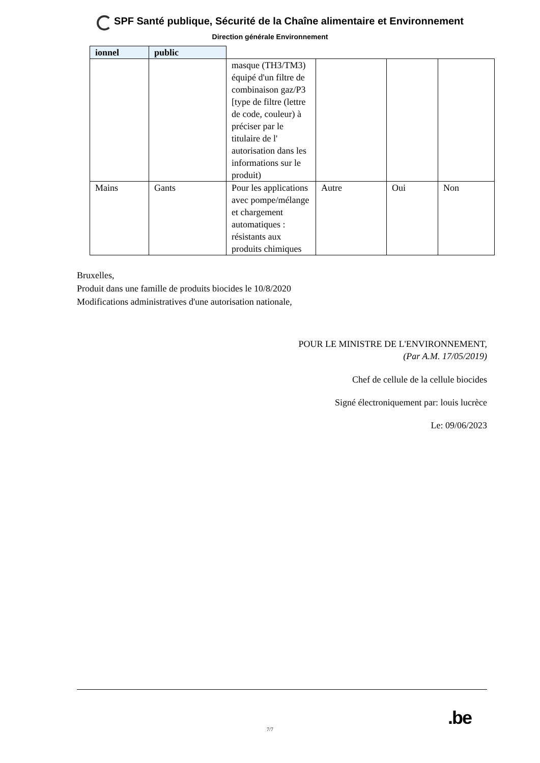SPF Santé publique, Sécurité de la Chaîne alimentaire et Environnement
Direction générale Environnement
| ionnel | public | | | | |
| --- | --- | --- | --- | --- | --- |
| | | masque (TH3/TM3) équipé d'un filtre de combinaison gaz/P3 [type de filtre (lettre de code, couleur) à préciser par le titulaire de l' autorisation dans les informations sur le produit) | | | |
| Mains | Gants | Pour les applications avec pompe/mélange et chargement automatiques : résistants aux produits chimiques | Autre | Oui | Non |
Bruxelles,
Produit dans une famille de produits biocides le 10/8/2020
Modifications administratives d'une autorisation nationale,
POUR LE MINISTRE DE L'ENVIRONNEMENT,
(Par A.M. 17/05/2019)
Chef de cellule de la cellule biocides
Signé électroniquement par: louis lucrèce
Le: 09/06/2023
7/7
.be